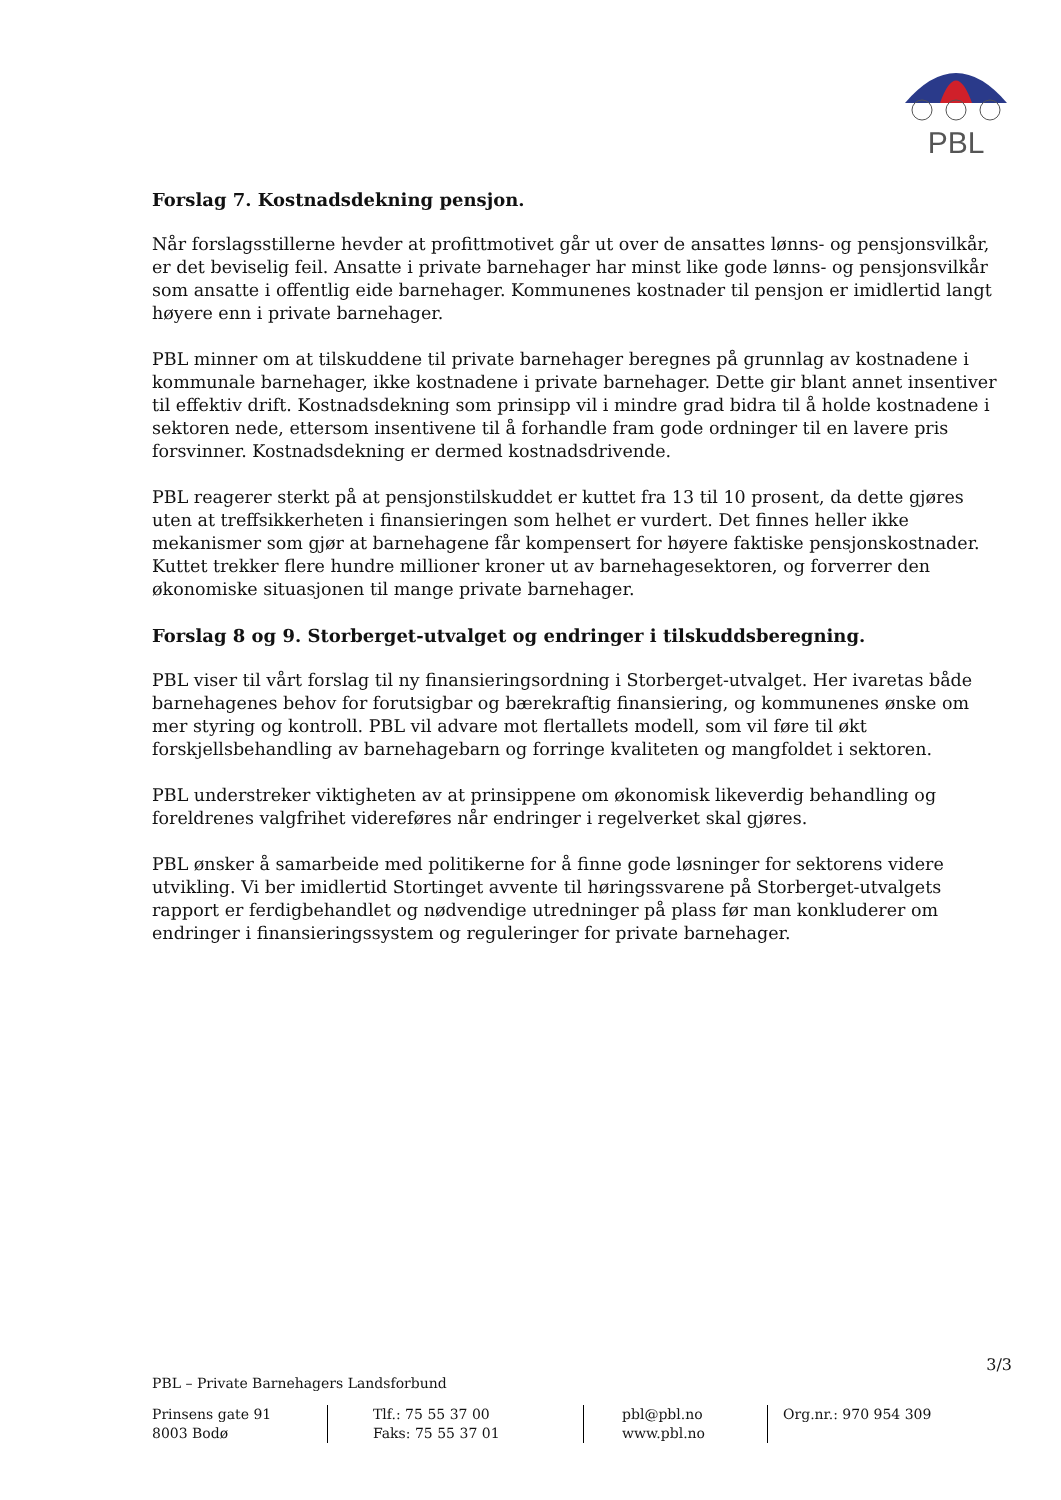PBL
Forslag 7. Kostnadsdekning pensjon.
Når forslagsstillerne hevder at profittmotivet går ut over de ansattes lønns- og pensjonsvilkår, er det beviselig feil. Ansatte i private barnehager har minst like gode lønns- og pensjonsvilkår som ansatte i offentlig eide barnehager. Kommunenes kostnader til pensjon er imidlertid langt høyere enn i private barnehager.
PBL minner om at tilskuddene til private barnehager beregnes på grunnlag av kostnadene i kommunale barnehager, ikke kostnadene i private barnehager. Dette gir blant annet insentiver til effektiv drift. Kostnadsdekning som prinsipp vil i mindre grad bidra til å holde kostnadene i sektoren nede, ettersom insentivene til å forhandle fram gode ordninger til en lavere pris forsvinner. Kostnadsdekning er dermed kostnadsdrivende.
PBL reagerer sterkt på at pensjonstilskuddet er kuttet fra 13 til 10 prosent, da dette gjøres uten at treffsikkerheten i finansieringen som helhet er vurdert. Det finnes heller ikke mekanismer som gjør at barnehagene får kompensert for høyere faktiske pensjonskostnader. Kuttet trekker flere hundre millioner kroner ut av barnehagesektoren, og forverrer den økonomiske situasjonen til mange private barnehager.
Forslag 8 og 9. Storberget-utvalget og endringer i tilskuddsberegning.
PBL viser til vårt forslag til ny finansieringsordning i Storberget-utvalget. Her ivaretas både barnehagenes behov for forutsigbar og bærekraftig finansiering, og kommunenes ønske om mer styring og kontroll. PBL vil advare mot flertallets modell, som vil føre til økt forskjellsbehandling av barnehagebarn og forringe kvaliteten og mangfoldet i sektoren.
PBL understreker viktigheten av at prinsippene om økonomisk likeverdig behandling og foreldrenes valgfrihet videreføres når endringer i regelverket skal gjøres.
PBL ønsker å samarbeide med politikerne for å finne gode løsninger for sektorens videre utvikling. Vi ber imidlertid Stortinget avvente til høringssvarene på Storberget-utvalgets rapport er ferdigbehandlet og nødvendige utredninger på plass før man konkluderer om endringer i finansieringssystem og reguleringer for private barnehager.
3/3
PBL – Private Barnehagers Landsforbund
Prinsens gate 91
8003 Bodø
Tlf.: 75 55 37 00
Faks: 75 55 37 01
pbl@pbl.no
www.pbl.no
Org.nr.: 970 954 309